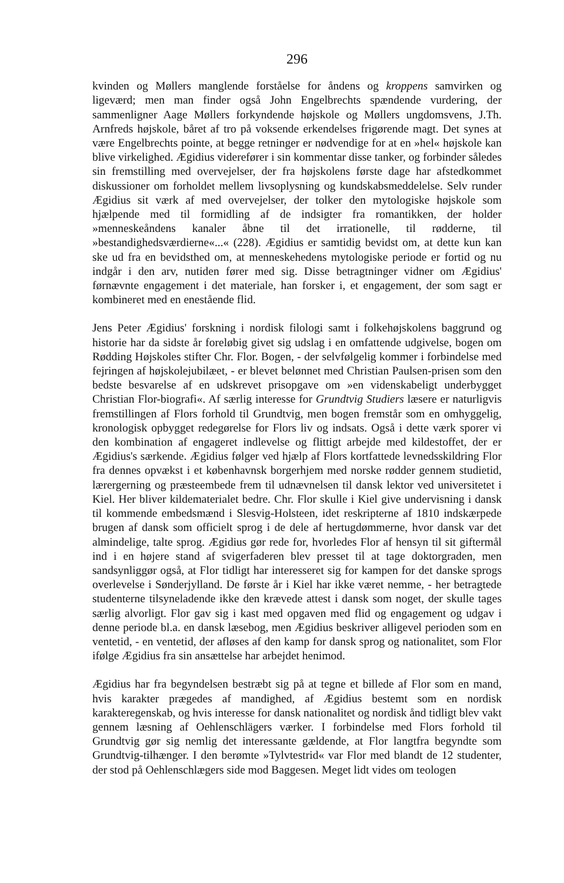296
kvinden og Møllers manglende forståelse for åndens og kroppens samvirken og ligeværd; men man finder også John Engelbrechts spændende vurdering, der sammenligner Aage Møllers forkyndende højskole og Møllers ungdomsvens, J.Th. Arnfreds højskole, båret af tro på voksende erkendelses frigørende magt. Det synes at være Engelbrechts pointe, at begge retninger er nødvendige for at en »hel« højskole kan blive virkelighed. Ægidius viderefører i sin kommentar disse tanker, og forbinder således sin fremstilling med overvejelser, der fra højskolens første dage har afstedkommet diskussioner om forholdet mellem livsoplysning og kundskabsmeddelelse. Selv runder Ægidius sit værk af med overvejelser, der tolker den mytologiske højskole som hjælpende med til formidling af de indsigter fra romantikken, der holder »menneskeåndens kanaler åbne til det irrationelle, til rødderne, til »bestandighedsværdierne«...« (228). Ægidius er samtidig bevidst om, at dette kun kan ske ud fra en bevidsthed om, at menneskehedens mytologiske periode er fortid og nu indgår i den arv, nutiden fører med sig. Disse betragtninger vidner om Ægidius' førnævnte engagement i det materiale, han forsker i, et engagement, der som sagt er kombineret med en enestående flid.
Jens Peter Ægidius' forskning i nordisk filologi samt i folkehøjskolens baggrund og historie har da sidste år foreløbig givet sig udslag i en omfattende udgivelse, bogen om Rødding Højskoles stifter Chr. Flor. Bogen, - der selvfølgelig kommer i forbindelse med fejringen af højskolejubilæet, - er blevet belønnet med Christian Paulsen-prisen som den bedste besvarelse af en udskrevet prisopgave om »en videnskabeligt underbygget Christian Flor-biografi«. Af særlig interesse for Grundtvig Studiers læsere er naturligvis fremstillingen af Flors forhold til Grundtvig, men bogen fremstår som en omhyggelig, kronologisk opbygget redegørelse for Flors liv og indsats. Også i dette værk sporer vi den kombination af engageret indlevelse og flittigt arbejde med kildestoffet, der er Ægidius's særkende. Ægidius følger ved hjælp af Flors kortfattede levnedsskildring Flor fra dennes opvækst i et københavnsk borgerhjem med norske rødder gennem studietid, lærergerning og præsteembede frem til udnævnelsen til dansk lektor ved universitetet i Kiel. Her bliver kildematerialet bedre. Chr. Flor skulle i Kiel give undervisning i dansk til kommende embedsmænd i Slesvig-Holsteen, idet reskripterne af 1810 indskærpede brugen af dansk som officielt sprog i de dele af hertugdømmerne, hvor dansk var det almindelige, talte sprog. Ægidius gør rede for, hvorledes Flor af hensyn til sit giftermål ind i en højere stand af svigerfaderen blev presset til at tage doktorgraden, men sandsynliggør også, at Flor tidligt har interesseret sig for kampen for det danske sprogs overlevelse i Sønderjylland. De første år i Kiel har ikke været nemme, - her betragtede studenterne tilsyneladende ikke den krævede attest i dansk som noget, der skulle tages særlig alvorligt. Flor gav sig i kast med opgaven med flid og engagement og udgav i denne periode bl.a. en dansk læsebog, men Ægidius beskriver alligevel perioden som en ventetid, - en ventetid, der afløses af den kamp for dansk sprog og nationalitet, som Flor ifølge Ægidius fra sin ansættelse har arbejdet henimod.
Ægidius har fra begyndelsen bestræbt sig på at tegne et billede af Flor som en mand, hvis karakter prægedes af mandighed, af Ægidius bestemt som en nordisk karakteregenskab, og hvis interesse for dansk nationalitet og nordisk ånd tidligt blev vakt gennem læsning af Oehlenschlägers værker. I forbindelse med Flors forhold til Grundtvig gør sig nemlig det interessante gældende, at Flor langtfra begyndte som Grundtvig-tilhænger. I den berømte »Tylvtestrid« var Flor med blandt de 12 studenter, der stod på Oehlenschlægers side mod Baggesen. Meget lidt vides om teologen